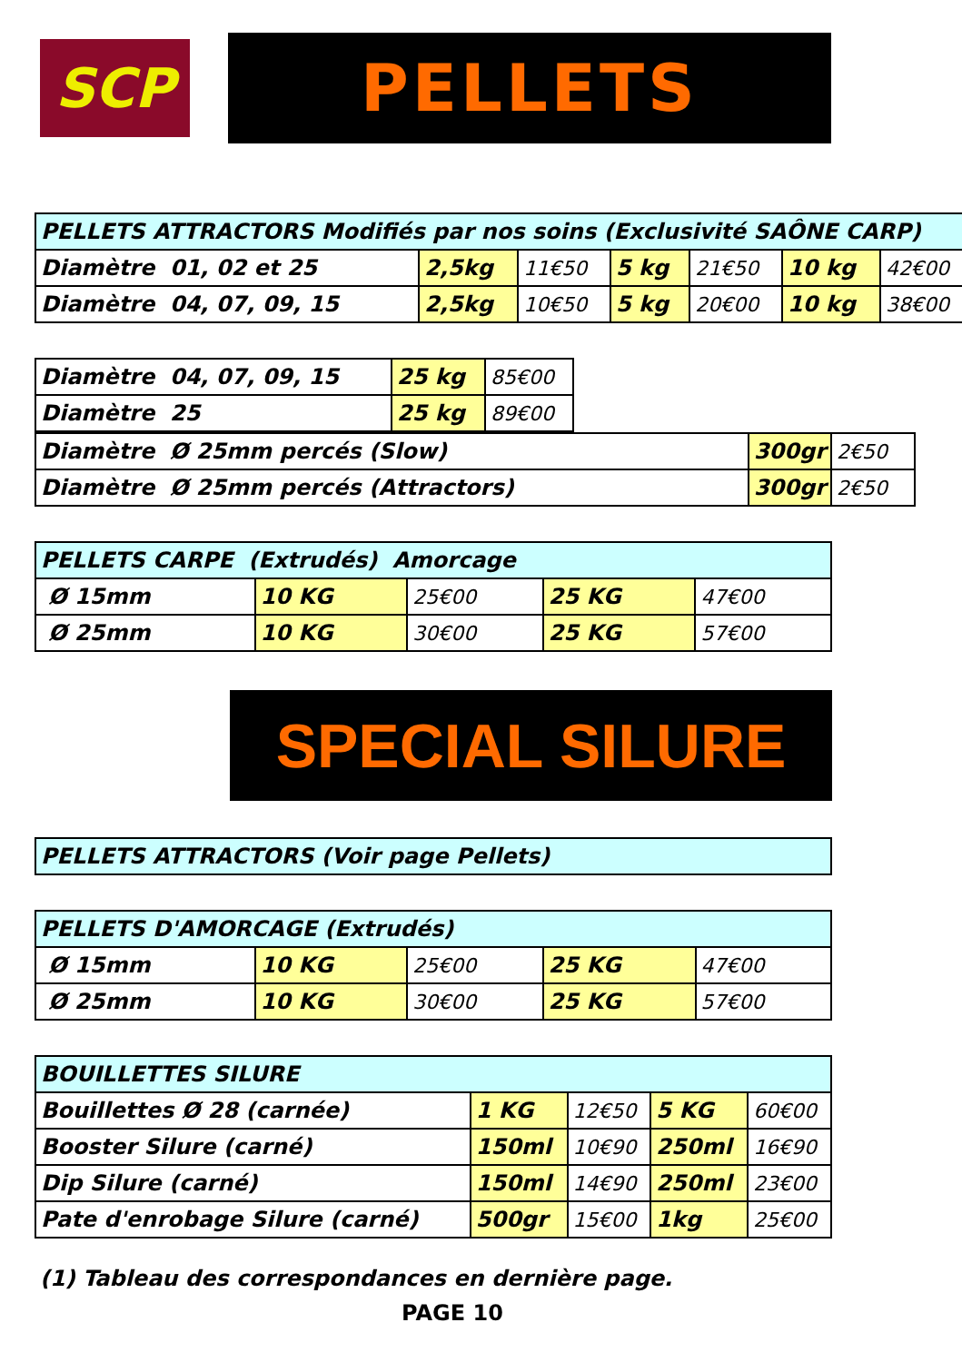SCP
PELLETS
| PELLETS ATTRACTORS Modifiés par nos soins (Exclusivité SAÔNE CARP) | | | | | | |
| Diamètre 01, 02 et 25 | 2,5kg | 11€50 | 5 kg | 21€50 | 10 kg | 42€00 |
| Diamètre 04, 07, 09, 15 | 2,5kg | 10€50 | 5 kg | 20€00 | 10 kg | 38€00 |
| Diamètre 04, 07, 09, 15 | 25 kg | 85€00 |
| Diamètre 25 | 25 kg | 89€00 |
| Diamètre Ø 25mm percés (Slow) | 300gr | 2€50 |
| Diamètre Ø 25mm percés (Attractors) | 300gr | 2€50 |
| PELLETS CARPE (Extrudés) Amorcage | | | | |
| Ø 15mm | 10 KG | 25€00 | 25 KG | 47€00 |
| Ø 25mm | 10 KG | 30€00 | 25 KG | 57€00 |
SPECIAL SILURE
| PELLETS ATTRACTORS (Voir page Pellets) |
| PELLETS D'AMORCAGE (Extrudés) | | | | |
| Ø 15mm | 10 KG | 25€00 | 25 KG | 47€00 |
| Ø 25mm | 10 KG | 30€00 | 25 KG | 57€00 |
| BOUILLETTES SILURE | | | | |
| Bouillettes Ø 28 (carnée) | 1 KG | 12€50 | 5 KG | 60€00 |
| Booster Silure (carné) | 150ml | 10€90 | 250ml | 16€90 |
| Dip Silure (carné) | 150ml | 14€90 | 250ml | 23€00 |
| Pate d'enrobage Silure (carné) | 500gr | 15€00 | 1kg | 25€00 |
(1) Tableau des correspondances en dernière page.
PAGE 10